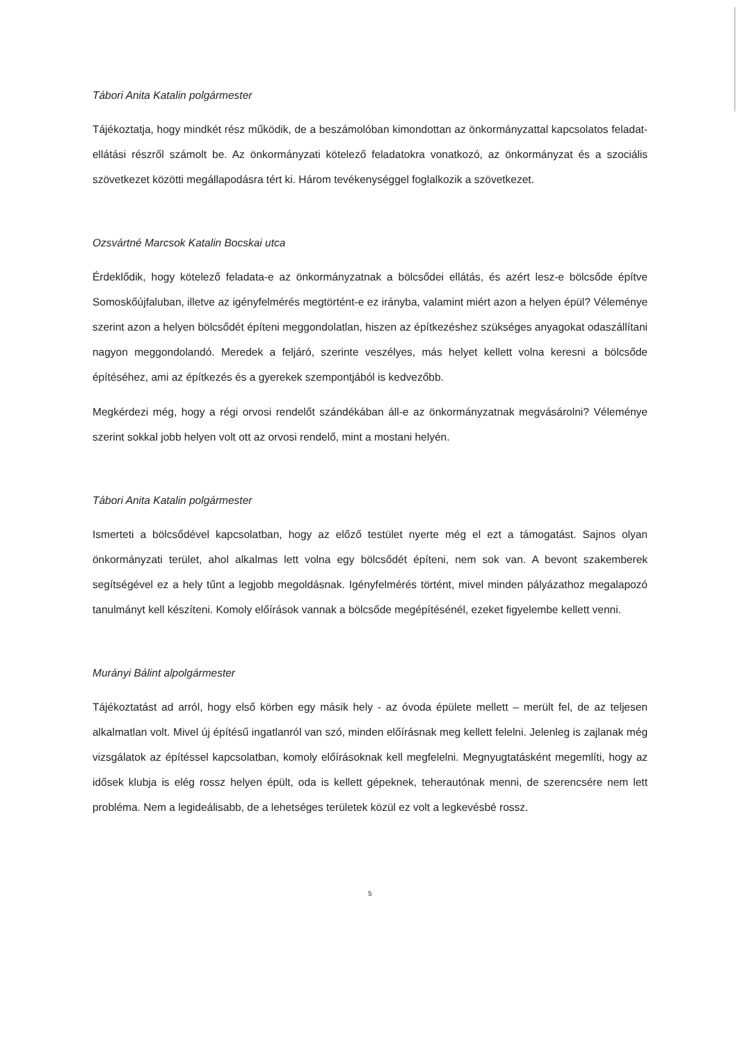Tábori Anita Katalin polgármester
Tájékoztatja, hogy mindkét rész működik, de a beszámolóban kimondottan az önkormányzattal kapcsolatos feladat-ellátási részről számolt be. Az önkormányzati kötelező feladatokra vonatkozó, az önkormányzat és a szociális szövetkezet közötti megállapodásra tért ki. Három tevékenységgel foglalkozik a szövetkezet.
Ozsvártné Marcsok Katalin Bocskai utca
Érdeklődik, hogy kötelező feladata-e az önkormányzatnak a bölcsődei ellátás, és azért lesz-e bölcsőde építve Somoskőújfaluban, illetve az igényfelmérés megtörtént-e ez irányba, valamint miért azon a helyen épül? Véleménye szerint azon a helyen bölcsődét építeni meggondolatlan, hiszen az építkezéshez szükséges anyagokat odaszállítani nagyon meggondolandó. Meredek a feljáró, szerinte veszélyes, más helyet kellett volna keresni a bölcsőde építéséhez, ami az építkezés és a gyerekek szempontjából is kedvezőbb.
Megkérdezi még, hogy a régi orvosi rendelőt szándékában áll-e az önkormányzatnak megvásárolni? Véleménye szerint sokkal jobb helyen volt ott az orvosi rendelő, mint a mostani helyén.
Tábori Anita Katalin polgármester
Ismerteti a bölcsődével kapcsolatban, hogy az előző testület nyerte még el ezt a támogatást. Sajnos olyan önkormányzati terület, ahol alkalmas lett volna egy bölcsődét építeni, nem sok van. A bevont szakemberek segítségével ez a hely tűnt a legjobb megoldásnak. Igényfelmérés történt, mivel minden pályázathoz megalapozó tanulmányt kell készíteni. Komoly előírások vannak a bölcsőde megépítésénél, ezeket figyelembe kellett venni.
Murányi Bálint alpolgármester
Tájékoztatást ad arról, hogy első körben egy másik hely - az óvoda épülete mellett – merült fel, de az teljesen alkalmatlan volt. Mivel új építésű ingatlanról van szó, minden előírásnak meg kellett felelni. Jelenleg is zajlanak még vizsgálatok az építéssel kapcsolatban, komoly előírásoknak kell megfelelni. Megnyugtatásként megemlíti, hogy az idősek klubja is elég rossz helyen épült, oda is kellett gépeknek, teherautónak menni, de szerencsére nem lett probléma. Nem a legideálisabb, de a lehetséges területek közül ez volt a legkevésbé rossz.
5